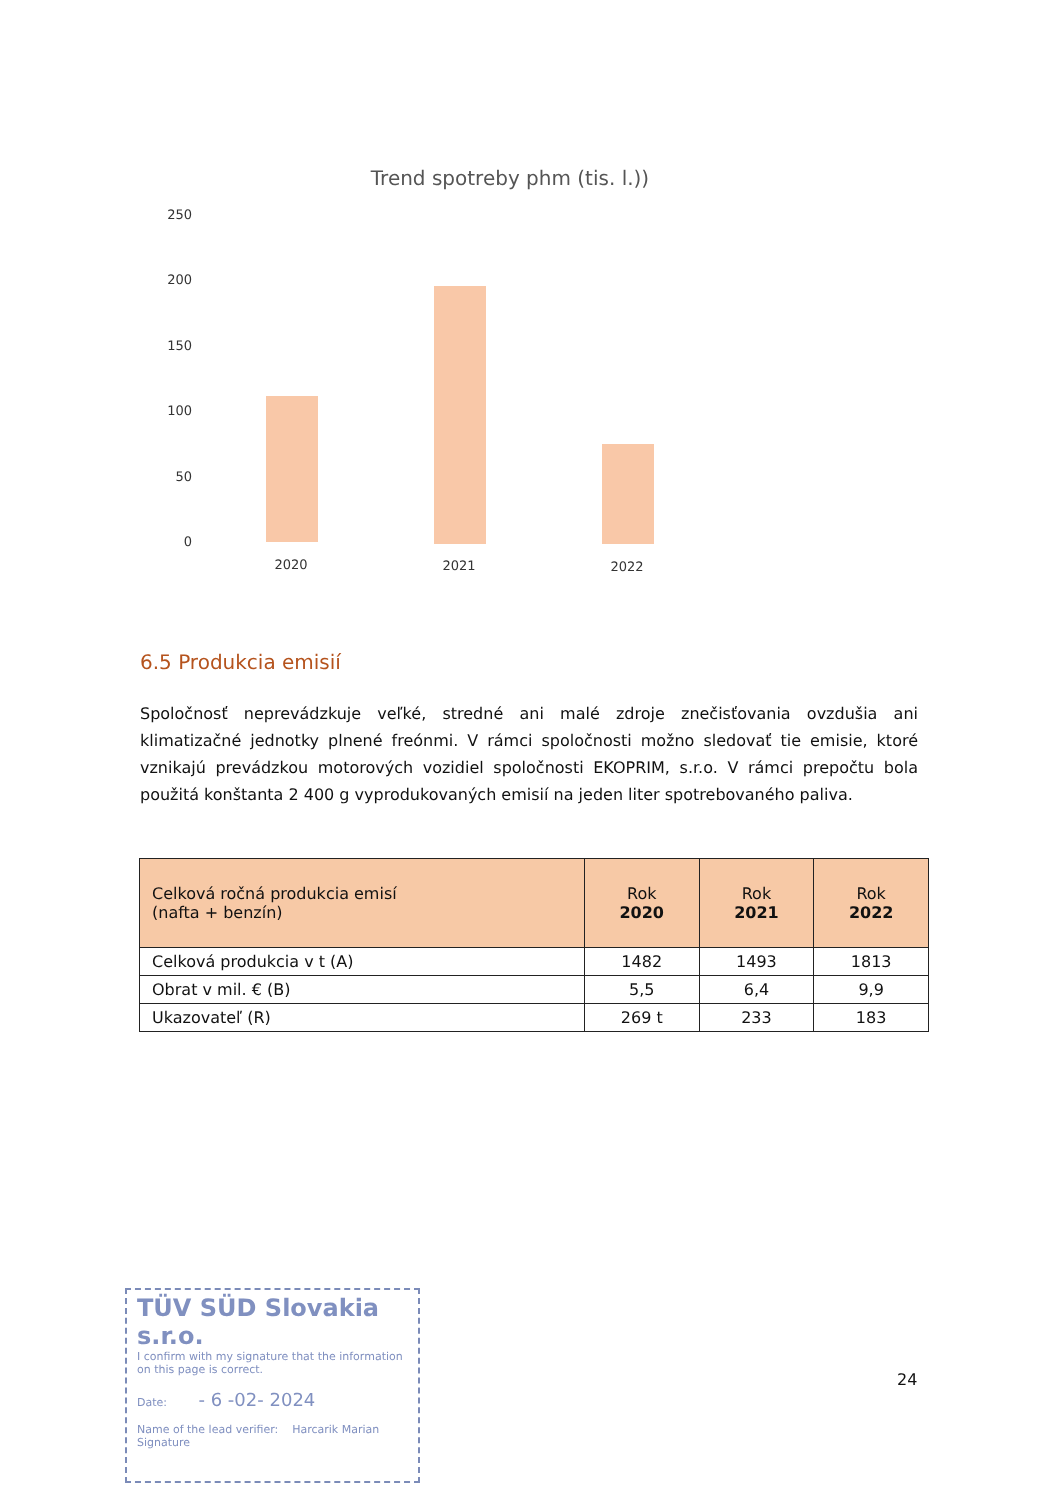Trend spotreby phm (tis. l.))
250
200
150
100
50
0
2020
2021
2022
6.5 Produkcia emisií
Spoločnosť neprevádzkuje veľké, stredné ani malé zdroje znečisťovania ovzdušia ani klimatizačné jednotky plnené freónmi. V rámci spoločnosti možno sledovať tie emisie, ktoré vznikajú prevádzkou motorových vozidiel spoločnosti EKOPRIM, s.r.o. V rámci prepočtu bola použitá konštanta 2 400 g vyprodukovaných emisií na jeden liter spotrebovaného paliva.
| Celková ročná produkcia emisí (nafta + benzín) | Rok 2020 | Rok 2021 | Rok 2022 |
| --- | --- | --- | --- |
| Celková produkcia v t (A) | 1482 | 1493 | 1813 |
| Obrat v mil. € (B) | 5,5 | 6,4 | 9,9 |
| Ukazovateľ (R) | 269 t | 233 | 183 |
TÜV SÜD Slovakia s.r.o.
I confirm with my signature that the information on this page is correct.
Date: - 6 -02- 2024
Name of the lead verifier: Harcarik Marian
Signature
24